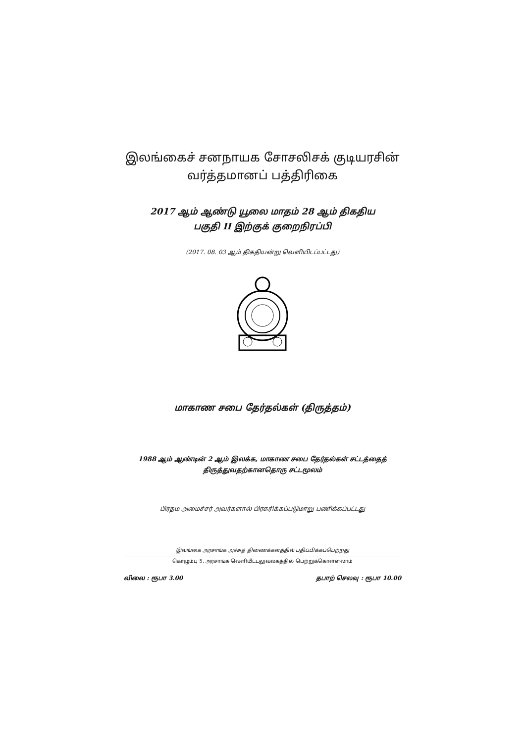இலங்கைச் சனநாயக சோசலிசக் குடியரசின்
வர்த்தமானப் பத்திரிகை
2017 ஆம் ஆண்டு யூலை மாதம் 28 ஆம் திகதிய
பகுதி II இற்குக் குறைநிரப்பி
(2017. 08. 03 ஆம் திகதியன்று வெளியிடப்பட்டது)
மாகாண சபை தேர்தல்கள் (திருத்தம்)
1988 ஆம் ஆண்டின் 2 ஆம் இலக்க, மாகாண சபை தேர்தல்கள் சட்டத்தைத்
திருத்துவதற்கானதொரு சட்டமூலம்
பிரதம அமைச்சர் அவர்களால் பிரசுரிக்கப்படுமாறு பணிக்கப்பட்டது
இலங்கை அரசாங்க அச்சுத் திணைக்களத்தில் பதிப்பிக்கப்பெற்றது
கொழும்பு 5, அரசாங்க வெளியீட்டலுவலகத்தில் பெற்றுக்கொள்ளலாம்
விலை : ரூபா 3.00 தபாற் செலவு : ரூபா 10.00